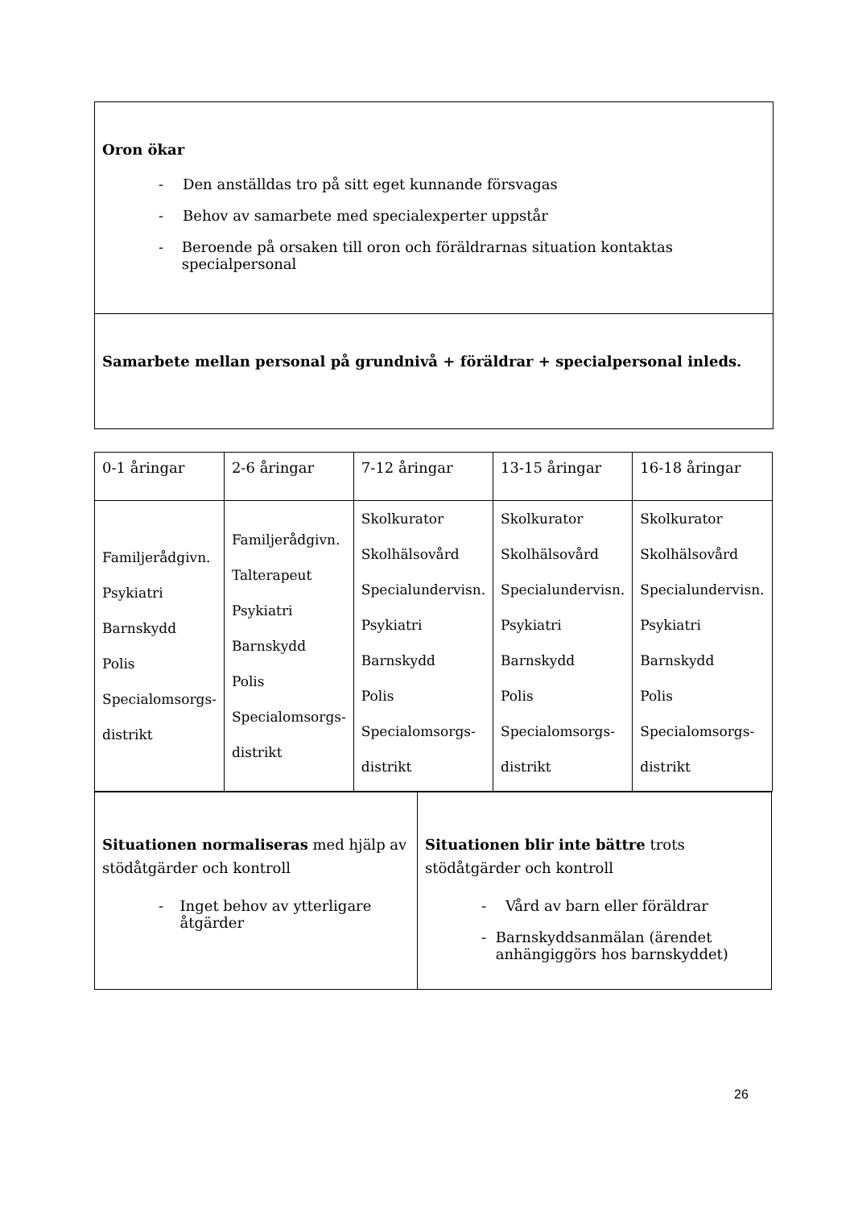Oron ökar
- Den anställdas tro på sitt eget kunnande försvagas
- Behov av samarbete med specialexperter uppstår
- Beroende på orsaken till oron och föräldrarnas situation kontaktas specialpersonal
Samarbete mellan personal på grundnivå + föräldrar + specialpersonal inleds.
| 0-1 åringar | 2-6 åringar | 7-12 åringar | 13-15 åringar | 16-18 åringar |
| Familjerådgivn. Psykiatri Barnskydd Polis Specialomsorgs- distrikt | Familjerådgivn. Talterapeut Psykiatri Barnskydd Polis Specialomsorgs- distrikt | Skolkurator Skolhälsovård Specialundervisn. Psykiatri Barnskydd Polis Specialomsorgs- distrikt | Skolkurator Skolhälsovård Specialundervisn. Psykiatri Barnskydd Polis Specialomsorgs- distrikt | Skolkurator Skolhälsovård Specialundervisn. Psykiatri Barnskydd Polis Specialomsorgs- distrikt |
| Situationen normaliseras med hjälp av stödåtgärder och kontroll - Inget behov av ytterligare åtgärder | Situationen blir inte bättre trots stödåtgärder och kontroll - Vård av barn eller föräldrar - Barnskyddsanmälan (ärendet anhängiggörs hos barnskyddet) |
26